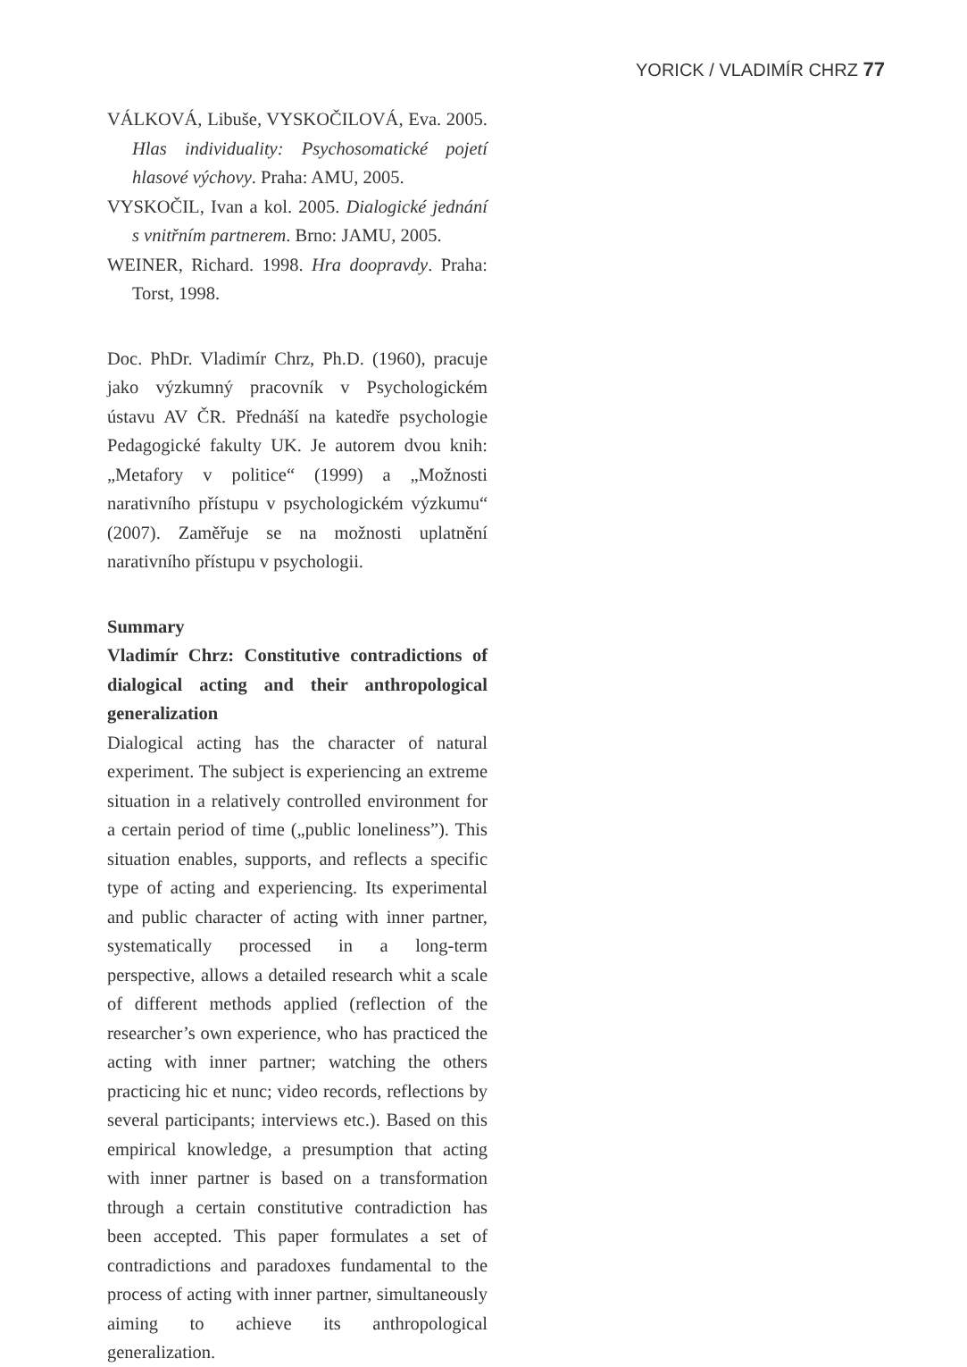YORICK / VLADIMÍR CHRZ 77
VÁLKOVÁ, Libuše, VYSKOČILOVÁ, Eva. 2005. Hlas individuality: Psychosomatické pojetí hlasové výchovy. Praha: AMU, 2005.
VYSKOČIL, Ivan a kol. 2005. Dialogické jednání s vnitřním partnerem. Brno: JAMU, 2005.
WEINER, Richard. 1998. Hra doopravdy. Praha: Torst, 1998.
Doc. PhDr. Vladimír Chrz, Ph.D. (1960), pracuje jako výzkumný pracovník v Psychologickém ústavu AV ČR. Přednáší na katedře psychologie Pedagogické fakulty UK. Je autorem dvou knih: „Metafory v politice“ (1999) a „Možnosti narativního přístupu v psychologickém výzkumu“ (2007). Zaměřuje se na možnosti uplatnění narativního přístupu v psychologii.
Summary
Vladimír Chrz: Constitutive contradictions of dialogical acting and their anthropological generalization
Dialogical acting has the character of natural experiment. The subject is experiencing an extreme situation in a relatively controlled environment for a certain period of time („public loneliness”). This situation enables, supports, and reflects a specific type of acting and experiencing. Its experimental and public character of acting with inner partner, systematically processed in a long-term perspective, allows a detailed research whit a scale of different methods applied (reflection of the researcher’s own experience, who has practiced the acting with inner partner; watching the others practicing hic et nunc; video records, reflections by several participants; interviews etc.). Based on this empirical knowledge, a presumption that acting with inner partner is based on a transformation through a certain constitutive contradiction has been accepted. This paper formulates a set of contradictions and paradoxes fundamental to the process of acting with inner partner, simultaneously aiming to achieve its anthropological generalization.